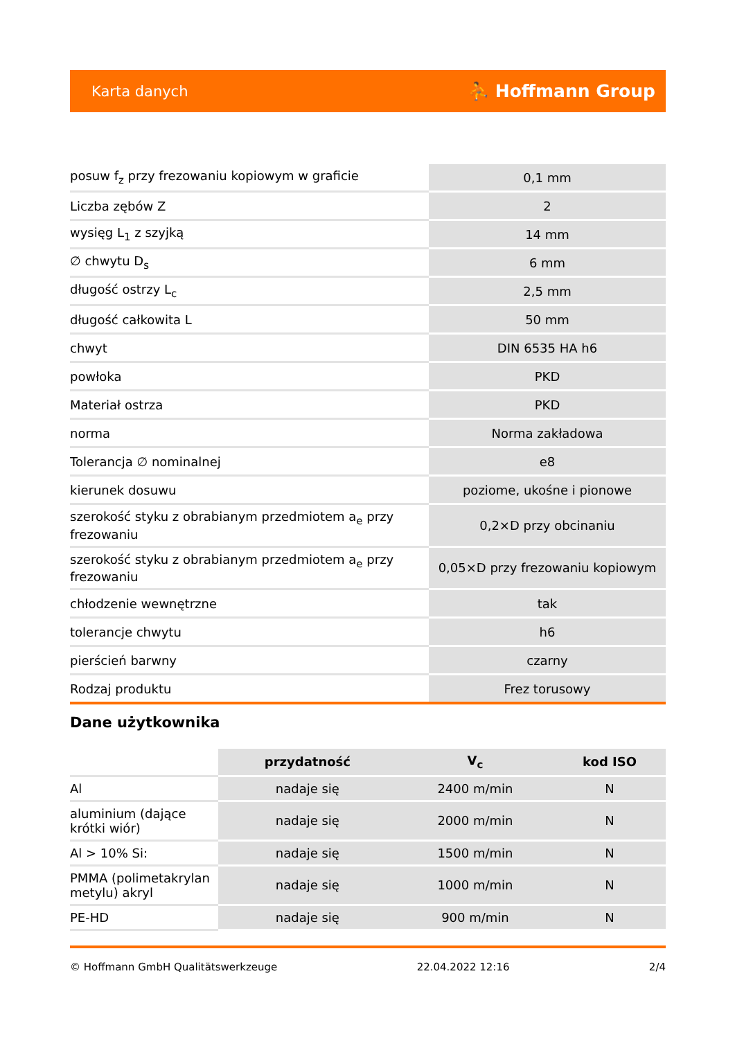Karta danych ⛹ Hoffmann Group
| posuw f<sub>z</sub> przy frezowaniu kopiowym w graficie | 0,1 mm |
| Liczba zębów Z | 2 |
| wysięg L<sub>1</sub> z szyjką | 14 mm |
| ∅ chwytu D<sub>s</sub> | 6 mm |
| długość ostrzy L<sub>c</sub> | 2,5 mm |
| długość całkowita L | 50 mm |
| chwyt | DIN 6535 HA h6 |
| powłoka | PKD |
| Materiał ostrza | PKD |
| norma | Norma zakładowa |
| Tolerancja ∅ nominalnej | e8 |
| kierunek dosuwu | poziome, ukośne i pionowe |
| szerokość styku z obrabianym przedmiotem a<sub>e</sub> przy frezowaniu | 0,2×D przy obcinaniu |
| szerokość styku z obrabianym przedmiotem a<sub>e</sub> przy frezowaniu | 0,05×D przy frezowaniu kopiowym |
| chłodzenie wewnętrzne | tak |
| tolerancje chwytu | h6 |
| pierścień barwny | czarny |
| Rodzaj produktu | Frez torusowy |
Dane użytkownika
| | przydatność | V<sub>c</sub> | kod ISO |
| --- | --- | --- | --- |
| Al | nadaje się | 2400 m/min | N |
| aluminium (dające krótki wiór) | nadaje się | 2000 m/min | N |
| Al > 10% Si: | nadaje się | 1500 m/min | N |
| PMMA (polimetakrylan metylu) akryl | nadaje się | 1000 m/min | N |
| PE-HD | nadaje się | 900 m/min | N |
© Hoffmann GmbH Qualitätswerkzeuge 22.04.2022 12:16 2/4